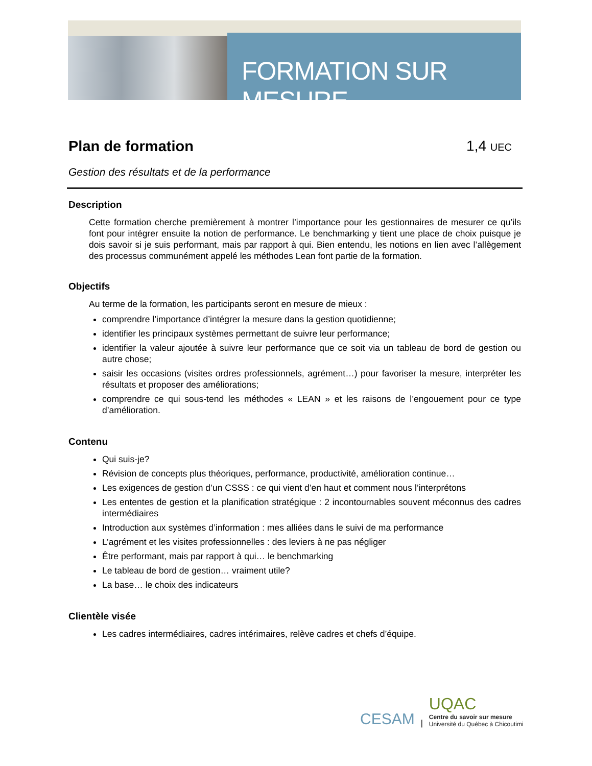FORMATION SUR MESURE
Plan de formation 1,4 UEC
Gestion des résultats et de la performance
Description
Cette formation cherche premièrement à montrer l’importance pour les gestionnaires de mesurer ce qu’ils font pour intégrer ensuite la notion de performance. Le benchmarking y tient une place de choix puisque je dois savoir si je suis performant, mais par rapport à qui. Bien entendu, les notions en lien avec l’allègement des processus communément appelé les méthodes Lean font partie de la formation.
Objectifs
Au terme de la formation, les participants seront en mesure de mieux :
comprendre l’importance d’intégrer la mesure dans la gestion quotidienne;
identifier les principaux systèmes permettant de suivre leur performance;
identifier la valeur ajoutée à suivre leur performance que ce soit via un tableau de bord de gestion ou autre chose;
saisir les occasions (visites ordres professionnels, agrément…) pour favoriser la mesure, interpréter les résultats et proposer des améliorations;
comprendre ce qui sous-tend les méthodes « LEAN » et les raisons de l’engouement pour ce type d’amélioration.
Contenu
Qui suis-je?
Révision de concepts plus théoriques, performance, productivité, amélioration continue…
Les exigences de gestion d’un CSSS : ce qui vient d’en haut et comment nous l’interprétons
Les ententes de gestion et la planification stratégique : 2 incontournables souvent méconnus des cadres intermédiaires
Introduction aux systèmes d’information : mes alliées dans le suivi de ma performance
L’agrément et les visites professionnelles : des leviers à ne pas négliger
Être performant, mais par rapport à qui… le benchmarking
Le tableau de bord de gestion… vraiment utile?
La base… le choix des indicateurs
Clientèle visée
Les cadres intermédiaires, cadres intérimaires, relève cadres et chefs d’équipe.
CESAM |
UQAC
Centre du savoir sur mesure
Université du Québec à Chicoutimi